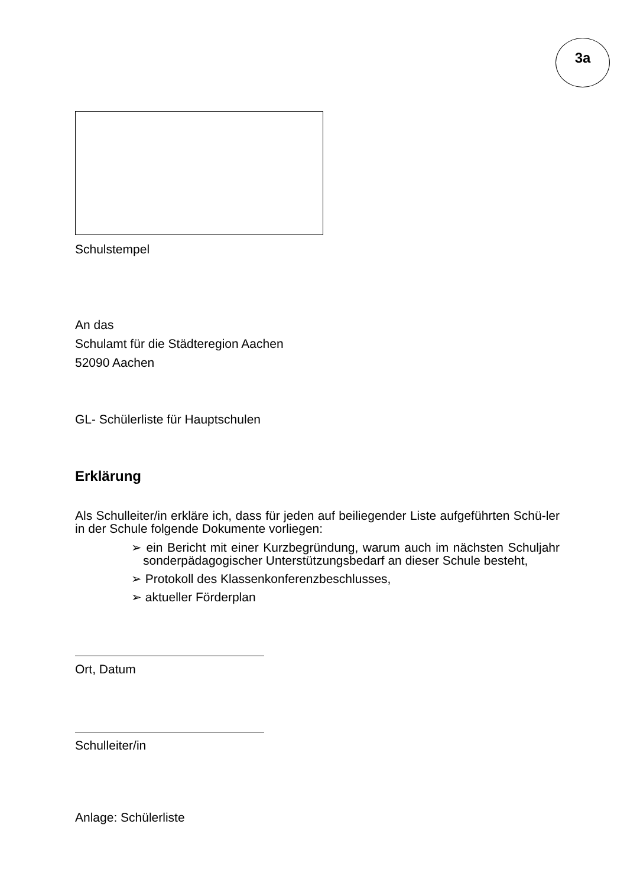3a
Schulstempel
An das
Schulamt für die Städteregion Aachen
52090 Aachen
GL- Schülerliste für Hauptschulen
Erklärung
Als Schulleiter/in erkläre ich, dass für jeden auf beiliegender Liste aufgeführten Schü-ler in der Schule folgende Dokumente vorliegen:
➢ ein Bericht mit einer Kurzbegründung, warum auch im nächsten Schuljahr sonderpädagogischer Unterstützungsbedarf an dieser Schule besteht,
➢ Protokoll des Klassenkonferenzbeschlusses,
➢ aktueller Förderplan
Ort, Datum
Schulleiter/in
Anlage: Schülerliste